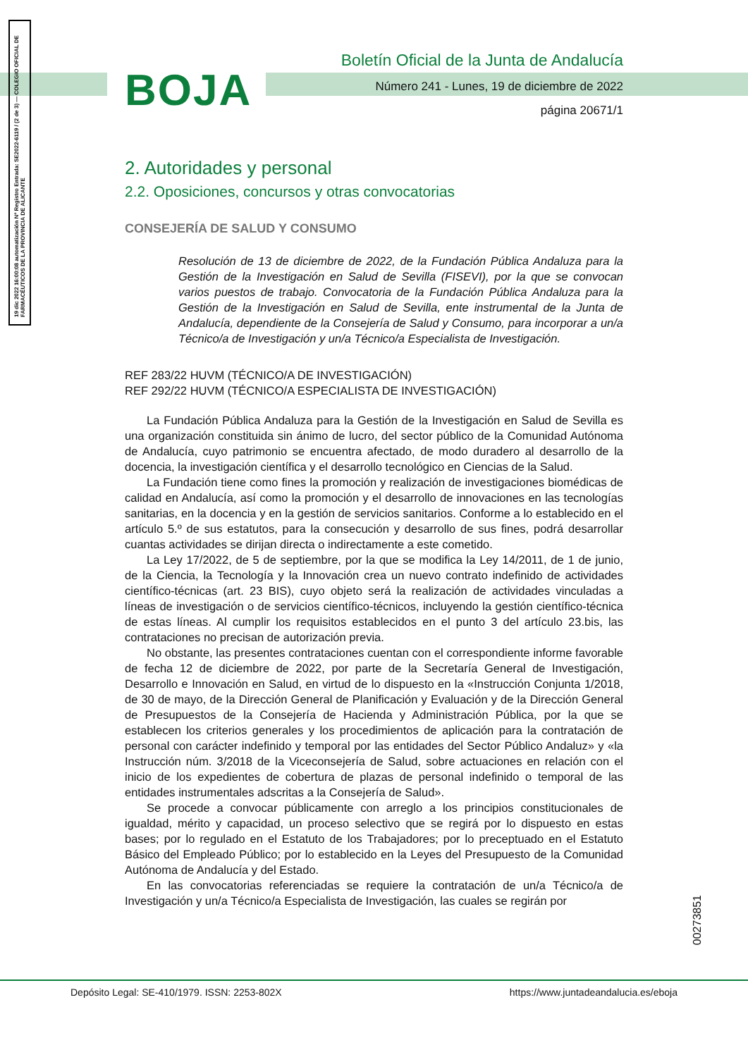19 dic 2022 16:00:08 automatización Nº Registro Entrada: SE2022-6119 / (2 de 3) — COLEGIO OFICIAL DE FARMACÉUTICOS DE LA PROVINCIA DE ALICANTE
BOJA
Boletín Oficial de la Junta de Andalucía
Número 241 - Lunes, 19 de diciembre de 2022
página 20671/1
2. Autoridades y personal
2.2. Oposiciones, concursos y otras convocatorias
CONSEJERÍA DE SALUD Y CONSUMO
Resolución de 13 de diciembre de 2022, de la Fundación Pública Andaluza para la Gestión de la Investigación en Salud de Sevilla (FISEVI), por la que se convocan varios puestos de trabajo. Convocatoria de la Fundación Pública Andaluza para la Gestión de la Investigación en Salud de Sevilla, ente instrumental de la Junta de Andalucía, dependiente de la Consejería de Salud y Consumo, para incorporar a un/a Técnico/a de Investigación y un/a Técnico/a Especialista de Investigación.
REF 283/22 HUVM (TÉCNICO/A DE INVESTIGACIÓN)
REF 292/22 HUVM (TÉCNICO/A ESPECIALISTA DE INVESTIGACIÓN)
La Fundación Pública Andaluza para la Gestión de la Investigación en Salud de Sevilla es una organización constituida sin ánimo de lucro, del sector público de la Comunidad Autónoma de Andalucía, cuyo patrimonio se encuentra afectado, de modo duradero al desarrollo de la docencia, la investigación científica y el desarrollo tecnológico en Ciencias de la Salud.
La Fundación tiene como fines la promoción y realización de investigaciones biomédicas de calidad en Andalucía, así como la promoción y el desarrollo de innovaciones en las tecnologías sanitarias, en la docencia y en la gestión de servicios sanitarios. Conforme a lo establecido en el artículo 5.º de sus estatutos, para la consecución y desarrollo de sus fines, podrá desarrollar cuantas actividades se dirijan directa o indirectamente a este cometido.
La Ley 17/2022, de 5 de septiembre, por la que se modifica la Ley 14/2011, de 1 de junio, de la Ciencia, la Tecnología y la Innovación crea un nuevo contrato indefinido de actividades científico-técnicas (art. 23 BIS), cuyo objeto será la realización de actividades vinculadas a líneas de investigación o de servicios científico-técnicos, incluyendo la gestión científico-técnica de estas líneas. Al cumplir los requisitos establecidos en el punto 3 del artículo 23.bis, las contrataciones no precisan de autorización previa.
No obstante, las presentes contrataciones cuentan con el correspondiente informe favorable de fecha 12 de diciembre de 2022, por parte de la Secretaría General de Investigación, Desarrollo e Innovación en Salud, en virtud de lo dispuesto en la «Instrucción Conjunta 1/2018, de 30 de mayo, de la Dirección General de Planificación y Evaluación y de la Dirección General de Presupuestos de la Consejería de Hacienda y Administración Pública, por la que se establecen los criterios generales y los procedimientos de aplicación para la contratación de personal con carácter indefinido y temporal por las entidades del Sector Público Andaluz» y «la Instrucción núm. 3/2018 de la Viceconsejería de Salud, sobre actuaciones en relación con el inicio de los expedientes de cobertura de plazas de personal indefinido o temporal de las entidades instrumentales adscritas a la Consejería de Salud».
Se procede a convocar públicamente con arreglo a los principios constitucionales de igualdad, mérito y capacidad, un proceso selectivo que se regirá por lo dispuesto en estas bases; por lo regulado en el Estatuto de los Trabajadores; por lo preceptuado en el Estatuto Básico del Empleado Público; por lo establecido en la Leyes del Presupuesto de la Comunidad Autónoma de Andalucía y del Estado.
En las convocatorias referenciadas se requiere la contratación de un/a Técnico/a de Investigación y un/a Técnico/a Especialista de Investigación, las cuales se regirán por
00273851
Depósito Legal: SE-410/1979. ISSN: 2253-802X https://www.juntadeandalucia.es/eboja